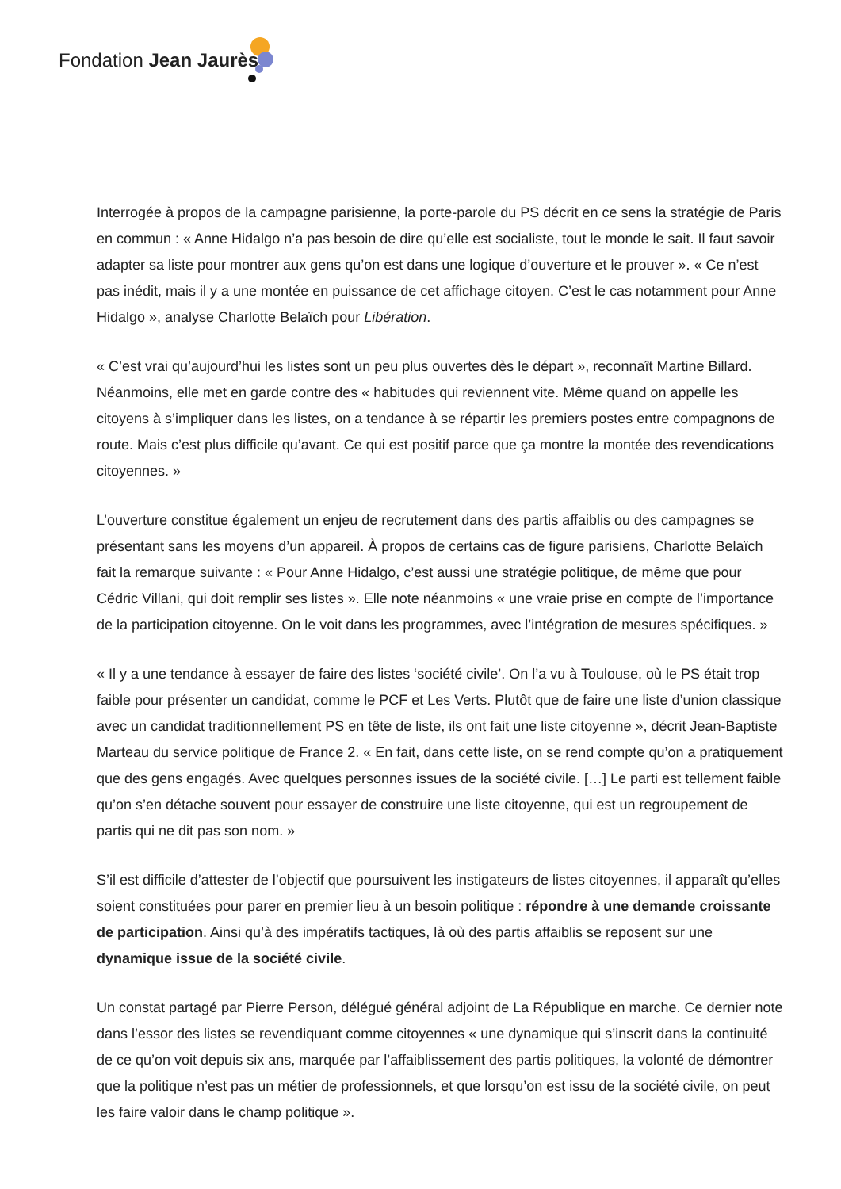Fondation Jean Jaurès
Interrogée à propos de la campagne parisienne, la porte-parole du PS décrit en ce sens la stratégie de Paris en commun : « Anne Hidalgo n’a pas besoin de dire qu’elle est socialiste, tout le monde le sait. Il faut savoir adapter sa liste pour montrer aux gens qu’on est dans une logique d’ouverture et le prouver ». « Ce n’est pas inédit, mais il y a une montée en puissance de cet affichage citoyen. C’est le cas notamment pour Anne Hidalgo », analyse Charlotte Belaïch pour Libération.
« C’est vrai qu’aujourd’hui les listes sont un peu plus ouvertes dès le départ », reconnaît Martine Billard. Néanmoins, elle met en garde contre des « habitudes qui reviennent vite. Même quand on appelle les citoyens à s’impliquer dans les listes, on a tendance à se répartir les premiers postes entre compagnons de route. Mais c’est plus difficile qu’avant. Ce qui est positif parce que ça montre la montée des revendications citoyennes. »
L’ouverture constitue également un enjeu de recrutement dans des partis affaiblis ou des campagnes se présentant sans les moyens d’un appareil. À propos de certains cas de figure parisiens, Charlotte Belaïch fait la remarque suivante : « Pour Anne Hidalgo, c’est aussi une stratégie politique, de même que pour Cédric Villani, qui doit remplir ses listes ». Elle note néanmoins « une vraie prise en compte de l’importance de la participation citoyenne. On le voit dans les programmes, avec l’intégration de mesures spécifiques. »
« Il y a une tendance à essayer de faire des listes ‘société civile’. On l’a vu à Toulouse, où le PS était trop faible pour présenter un candidat, comme le PCF et Les Verts. Plutôt que de faire une liste d’union classique avec un candidat traditionnellement PS en tête de liste, ils ont fait une liste citoyenne », décrit Jean-Baptiste Marteau du service politique de France 2. « En fait, dans cette liste, on se rend compte qu’on a pratiquement que des gens engagés. Avec quelques personnes issues de la société civile. […] Le parti est tellement faible qu’on s’en détache souvent pour essayer de construire une liste citoyenne, qui est un regroupement de partis qui ne dit pas son nom. »
S’il est difficile d’attester de l’objectif que poursuivent les instigateurs de listes citoyennes, il apparaît qu’elles soient constituées pour parer en premier lieu à un besoin politique : répondre à une demande croissante de participation. Ainsi qu’à des impératifs tactiques, là où des partis affaiblis se reposent sur une dynamique issue de la société civile.
Un constat partagé par Pierre Person, délégué général adjoint de La République en marche. Ce dernier note dans l’essor des listes se revendiquant comme citoyennes « une dynamique qui s’inscrit dans la continuité de ce qu’on voit depuis six ans, marquée par l’affaiblissement des partis politiques, la volonté de démontrer que la politique n’est pas un métier de professionnels, et que lorsqu’on est issu de la société civile, on peut les faire valoir dans le champ politique ».